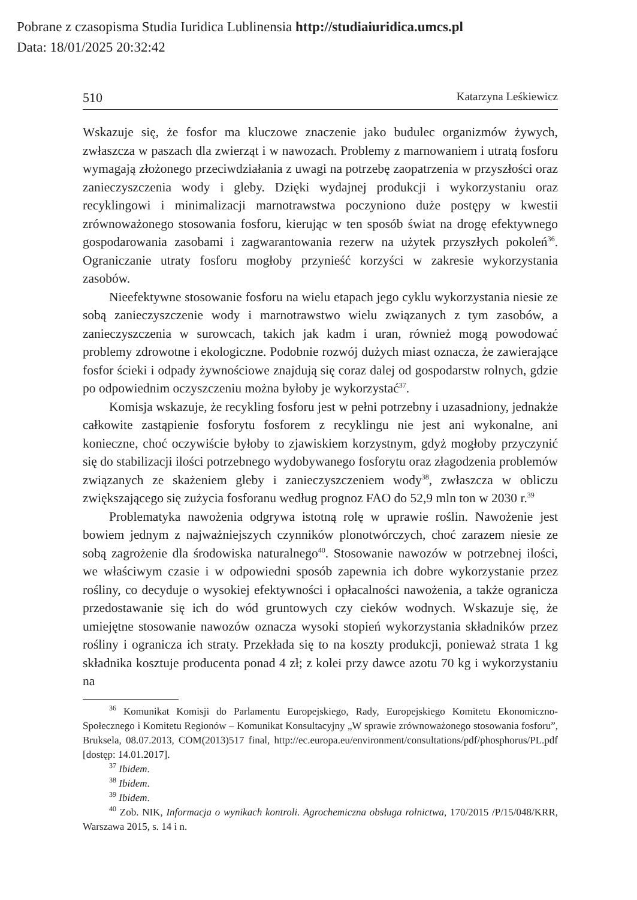Pobrane z czasopisma Studia Iuridica Lublinensia http://studiaiuridica.umcs.pl
Data: 18/01/2025 20:32:42
510 Katarzyna Leśkiewicz
Wskazuje się, że fosfor ma kluczowe znaczenie jako budulec organizmów żywych, zwłaszcza w paszach dla zwierząt i w nawozach. Problemy z marnowaniem i utratą fosforu wymagają złożonego przeciwdziałania z uwagi na potrzebę zaopatrzenia w przyszłości oraz zanieczyszczenia wody i gleby. Dzięki wydajnej produkcji i wykorzystaniu oraz recyklingowi i minimalizacji marnotrawstwa poczyniono duże postępy w kwestii zrównoważonego stosowania fosforu, kierując w ten sposób świat na drogę efektywnego gospodarowania zasobami i zagwarantowania rezerw na użytek przyszłych pokoleń<sup>36</sup>. Ograniczanie utraty fosforu mogłoby przynieść korzyści w zakresie wykorzystania zasobów.
Nieefektywne stosowanie fosforu na wielu etapach jego cyklu wykorzystania niesie ze sobą zanieczyszczenie wody i marnotrawstwo wielu związanych z tym zasobów, a zanieczyszczenia w surowcach, takich jak kadm i uran, również mogą powodować problemy zdrowotne i ekologiczne. Podobnie rozwój dużych miast oznacza, że zawierające fosfor ścieki i odpady żywnościowe znajdują się coraz dalej od gospodarstw rolnych, gdzie po odpowiednim oczyszczeniu można byłoby je wykorzystać<sup>37</sup>.
Komisja wskazuje, że recykling fosforu jest w pełni potrzebny i uzasadniony, jednakże całkowite zastąpienie fosforytu fosforem z recyklingu nie jest ani wykonalne, ani konieczne, choć oczywiście byłoby to zjawiskiem korzystnym, gdyż mogłoby przyczynić się do stabilizacji ilości potrzebnego wydobywanego fosforytu oraz złagodzenia problemów związanych ze skażeniem gleby i zanieczyszczeniem wody<sup>38</sup>, zwłaszcza w obliczu zwiększającego się zużycia fosforanu według prognoz FAO do 52,9 mln ton w 2030 r.<sup>39</sup>
Problematyka nawożenia odgrywa istotną rolę w uprawie roślin. Nawożenie jest bowiem jednym z najważniejszych czynników plonotwórczych, choć zarazem niesie ze sobą zagrożenie dla środowiska naturalnego<sup>40</sup>. Stosowanie nawozów w potrzebnej ilości, we właściwym czasie i w odpowiedni sposób zapewnia ich dobre wykorzystanie przez rośliny, co decyduje o wysokiej efektywności i opłacalności nawożenia, a także ogranicza przedostawanie się ich do wód gruntowych czy cieków wodnych. Wskazuje się, że umiejętne stosowanie nawozów oznacza wysoki stopień wykorzystania składników przez rośliny i ogranicza ich straty. Przekłada się to na koszty produkcji, ponieważ strata 1 kg składnika kosztuje producenta ponad 4 zł; z kolei przy dawce azotu 70 kg i wykorzystaniu na
<sup>36</sup> Komunikat Komisji do Parlamentu Europejskiego, Rady, Europejskiego Komitetu Ekonomiczno-Społecznego i Komitetu Regionów – Komunikat Konsultacyjny „W sprawie zrównoważonego stosowania fosforu”, Bruksela, 08.07.2013, COM(2013)517 final, http://ec.europa.eu/environment/consultations/pdf/phosphorus/PL.pdf [dostęp: 14.01.2017].
<sup>37</sup> Ibidem.
<sup>38</sup> Ibidem.
<sup>39</sup> Ibidem.
<sup>40</sup> Zob. NIK, Informacja o wynikach kontroli. Agrochemiczna obsługa rolnictwa, 170/2015 /P/15/048/KRR, Warszawa 2015, s. 14 i n.